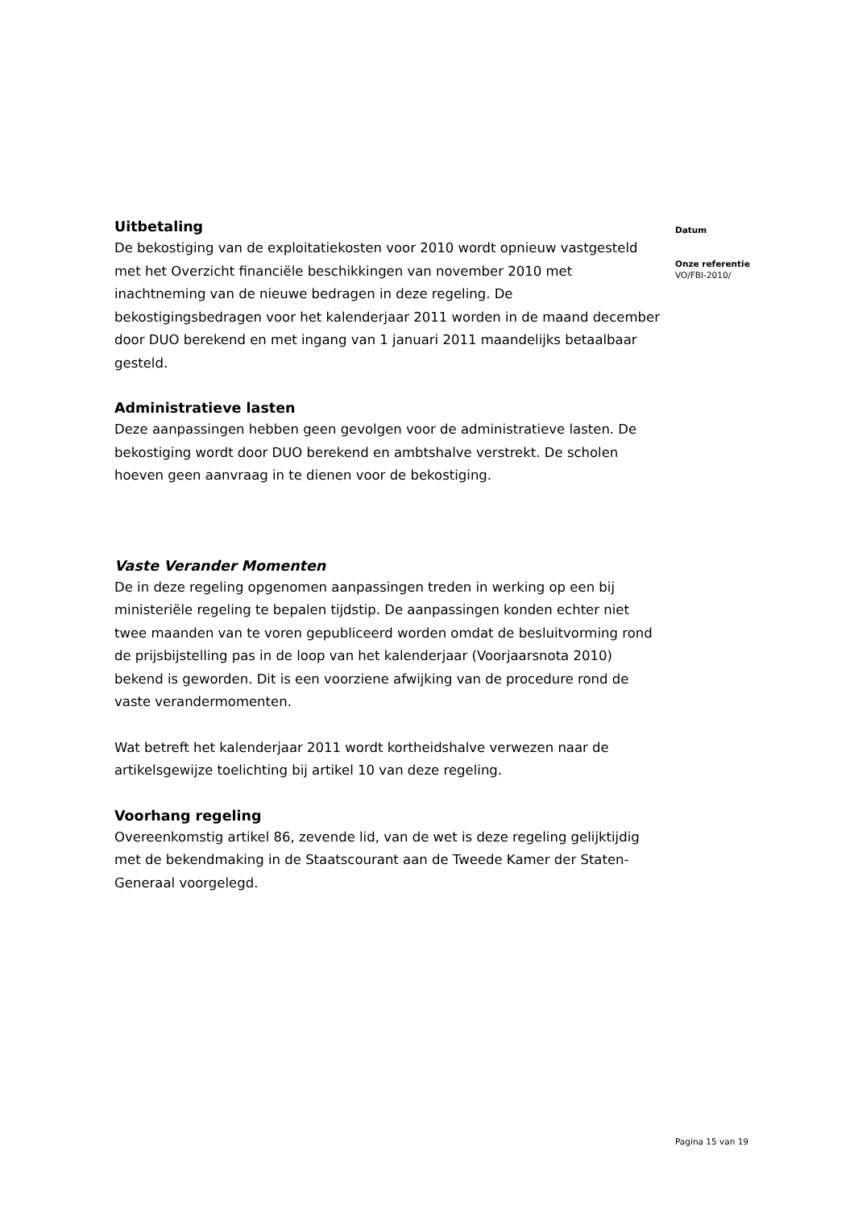Uitbetaling
De bekostiging van de exploitatiekosten voor 2010 wordt opnieuw vastgesteld met het Overzicht financiële beschikkingen van november 2010 met inachtneming van de nieuwe bedragen in deze regeling. De bekostigingsbedragen voor het kalenderjaar 2011 worden in de maand december door DUO berekend en met ingang van 1 januari 2011 maandelijks betaalbaar gesteld.
Administratieve lasten
Deze aanpassingen hebben geen gevolgen voor de administratieve lasten. De bekostiging wordt door DUO berekend en ambtshalve verstrekt. De scholen hoeven geen aanvraag in te dienen voor de bekostiging.
Vaste Verander Momenten
De in deze regeling opgenomen aanpassingen treden in werking op een bij ministeriële regeling te bepalen tijdstip. De aanpassingen konden echter niet twee maanden van te voren gepubliceerd worden omdat de besluitvorming rond de prijsbijstelling pas in de loop van het kalenderjaar (Voorjaarsnota 2010) bekend is geworden. Dit is een voorziene afwijking van de procedure rond de vaste verandermomenten.
Wat betreft het kalenderjaar 2011 wordt kortheidshalve verwezen naar de artikelsgewijze toelichting bij artikel 10 van deze regeling.
Voorhang regeling
Overeenkomstig artikel 86, zevende lid, van de wet is deze regeling gelijktijdig met de bekendmaking in de Staatscourant aan de Tweede Kamer der Staten-Generaal voorgelegd.
Datum
Onze referentie
VO/FBI-2010/
Pagina 15 van 19